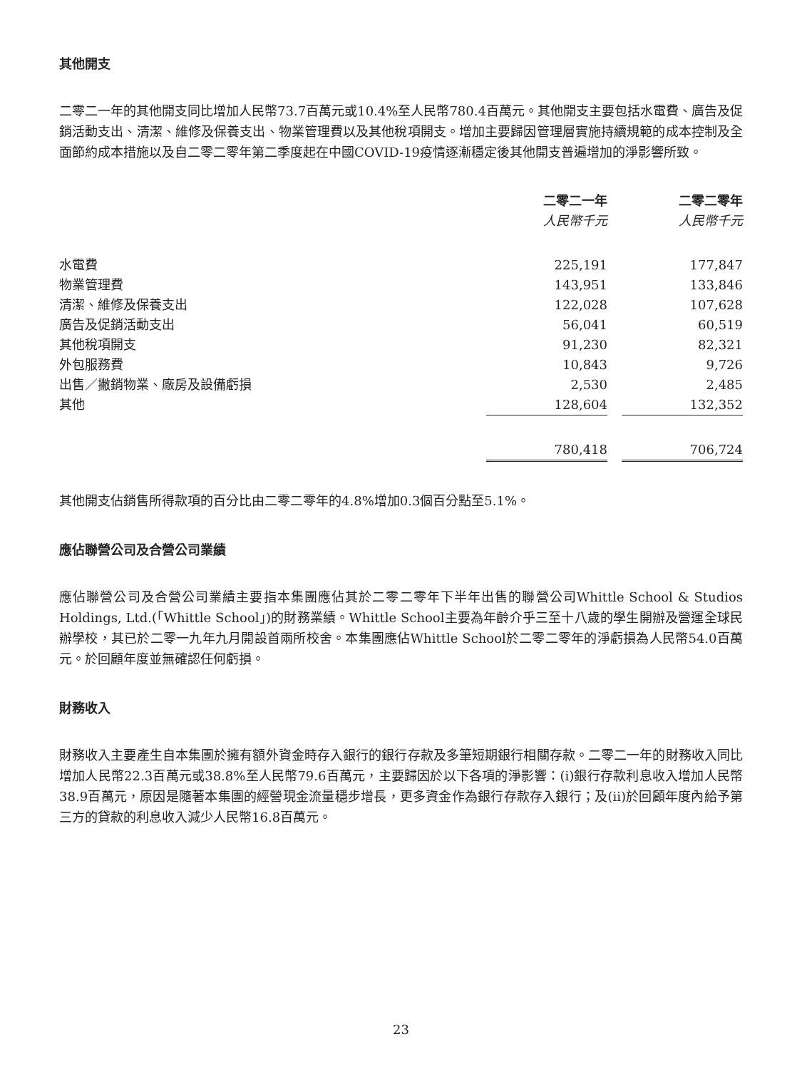其他開支
二零二一年的其他開支同比增加人民幣73.7百萬元或10.4%至人民幣780.4百萬元。其他開支主要包括水電費、廣告及促銷活動支出、清潔、維修及保養支出、物業管理費以及其他稅項開支。增加主要歸因管理層實施持續規範的成本控制及全面節約成本措施以及自二零二零年第二季度起在中國COVID-19疫情逐漸穩定後其他開支普遍增加的淨影響所致。
| | 二零二一年 | | 二零二零年 |
| --- | --- | --- | --- |
| | 人民幣千元 | | 人民幣千元 |
| 水電費 | 225,191 | | 177,847 |
| 物業管理費 | 143,951 | | 133,846 |
| 清潔、維修及保養支出 | 122,028 | | 107,628 |
| 廣告及促銷活動支出 | 56,041 | | 60,519 |
| 其他稅項開支 | 91,230 | | 82,321 |
| 外包服務費 | 10,843 | | 9,726 |
| 出售／撇銷物業、廠房及設備虧損 | 2,530 | | 2,485 |
| 其他 | 128,604 | | 132,352 |
| | 780,418 | | 706,724 |
其他開支佔銷售所得款項的百分比由二零二零年的4.8%增加0.3個百分點至5.1%。
應佔聯營公司及合營公司業績
應佔聯營公司及合營公司業績主要指本集團應佔其於二零二零年下半年出售的聯營公司Whittle School & Studios Holdings, Ltd.(「Whittle School」)的財務業績。Whittle School主要為年齡介乎三至十八歲的學生開辦及營運全球民辦學校，其已於二零一九年九月開設首兩所校舍。本集團應佔Whittle School於二零二零年的淨虧損為人民幣54.0百萬元。於回顧年度並無確認任何虧損。
財務收入
財務收入主要產生自本集團於擁有額外資金時存入銀行的銀行存款及多筆短期銀行相關存款。二零二一年的財務收入同比增加人民幣22.3百萬元或38.8%至人民幣79.6百萬元，主要歸因於以下各項的淨影響：(i)銀行存款利息收入增加人民幣38.9百萬元，原因是隨著本集團的經營現金流量穩步增長，更多資金作為銀行存款存入銀行；及(ii)於回顧年度內給予第三方的貸款的利息收入減少人民幣16.8百萬元。
23